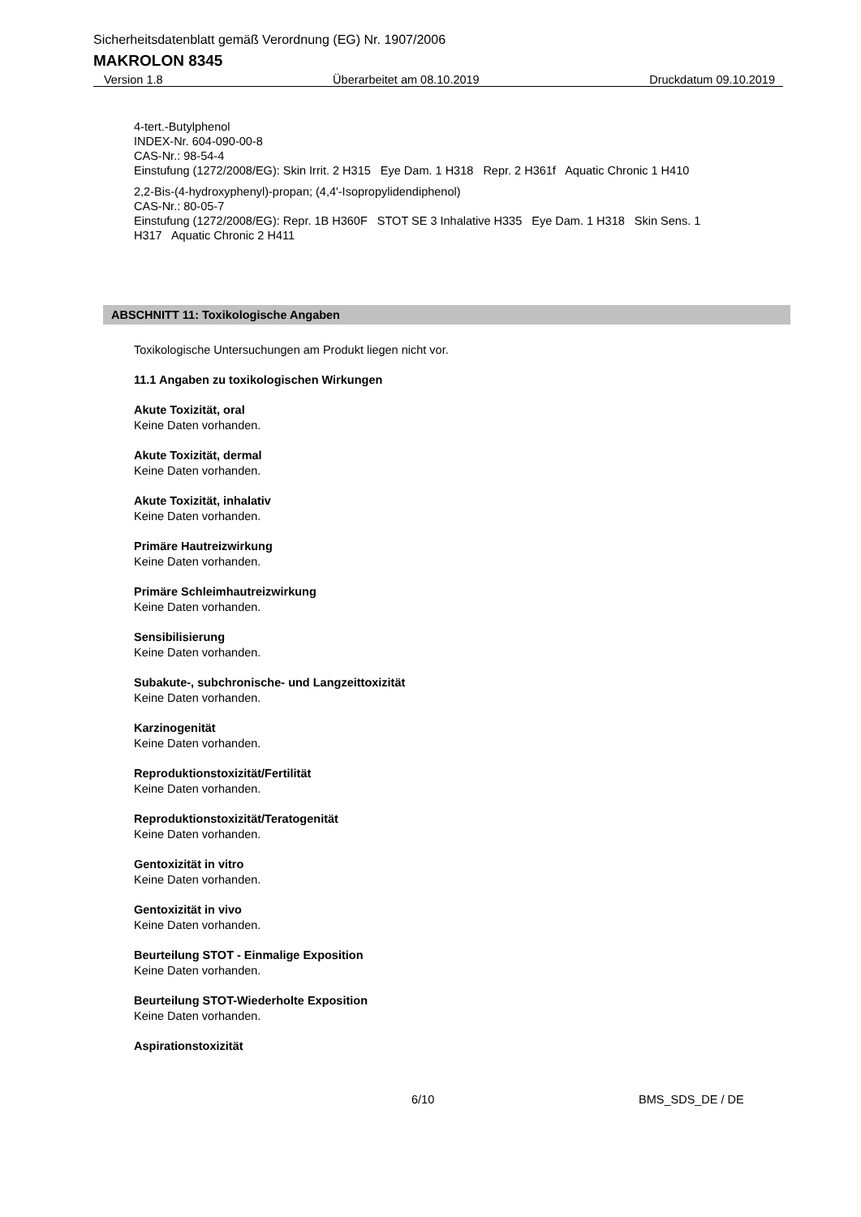Sicherheitsdatenblatt gemäß Verordnung (EG) Nr. 1907/2006
MAKROLON 8345
Version 1.8 Überarbeitet am 08.10.2019 Druckdatum 09.10.2019
4-tert.-Butylphenol
INDEX-Nr. 604-090-00-8
CAS-Nr.: 98-54-4
Einstufung (1272/2008/EG): Skin Irrit. 2 H315 Eye Dam. 1 H318 Repr. 2 H361f Aquatic Chronic 1 H410
2,2-Bis-(4-hydroxyphenyl)-propan; (4,4'-Isopropylidendiphenol)
CAS-Nr.: 80-05-7
Einstufung (1272/2008/EG): Repr. 1B H360F STOT SE 3 Inhalative H335 Eye Dam. 1 H318 Skin Sens. 1 H317 Aquatic Chronic 2 H411
ABSCHNITT 11: Toxikologische Angaben
Toxikologische Untersuchungen am Produkt liegen nicht vor.
11.1 Angaben zu toxikologischen Wirkungen
Akute Toxizität, oral
Keine Daten vorhanden.
Akute Toxizität, dermal
Keine Daten vorhanden.
Akute Toxizität, inhalativ
Keine Daten vorhanden.
Primäre Hautreizwirkung
Keine Daten vorhanden.
Primäre Schleimhautreizwirkung
Keine Daten vorhanden.
Sensibilisierung
Keine Daten vorhanden.
Subakute-, subchronische- und Langzeittoxizität
Keine Daten vorhanden.
Karzinogenität
Keine Daten vorhanden.
Reproduktionstoxizität/Fertilität
Keine Daten vorhanden.
Reproduktionstoxizität/Teratogenität
Keine Daten vorhanden.
Gentoxizität in vitro
Keine Daten vorhanden.
Gentoxizität in vivo
Keine Daten vorhanden.
Beurteilung STOT - Einmalige Exposition
Keine Daten vorhanden.
Beurteilung STOT-Wiederholte Exposition
Keine Daten vorhanden.
Aspirationstoxizität
6/10 BMS_SDS_DE / DE